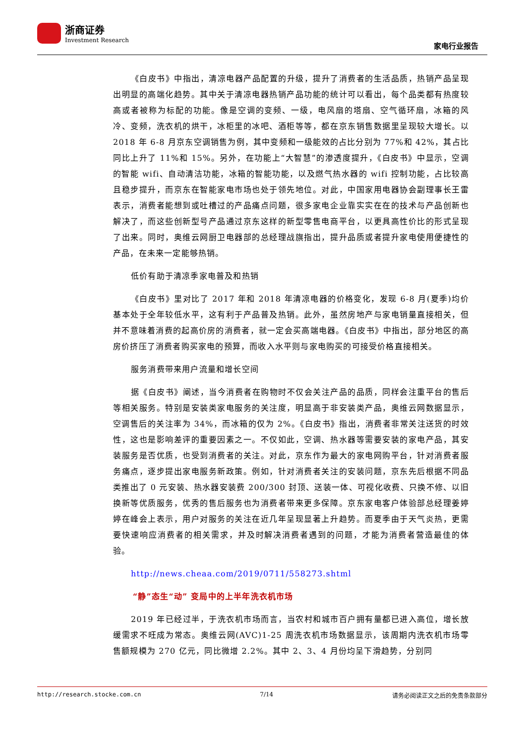浙商证券
Investment Research
家电行业报告
《白皮书》中指出，清凉电器产品配置的升级，提升了消费者的生活品质，热销产品呈现出明显的高端化趋势。其中关于清凉电器热销产品功能的统计可以看出，每个品类都有热度较高或者被称为标配的功能。像是空调的变频、一级，电风扇的塔扇、空气循环扇，冰箱的风冷、变频，洗衣机的烘干，冰柜里的冰吧、酒柜等等，都在京东销售数据里呈现较大增长。以 2018 年 6-8 月京东空调销售为例，其中变频和一级能效的占比分别为 77%和 42%，其占比同比上升了 11%和 15%。另外，在功能上“大智慧”的渗透度提升，《白皮书》中显示，空调的智能 wifi、自动清洁功能，冰箱的智能功能，以及燃气热水器的 wifi 控制功能，占比较高且稳步提升，而京东在智能家电市场也处于领先地位。对此，中国家用电器协会副理事长王雷表示，消费者能想到或吐槽过的产品痛点问题，很多家电企业靠实实在在的技术与产品创新也解决了，而这些创新型号产品通过京东这样的新型零售电商平台，以更具高性价比的形式呈现了出来。同时，奥维云网厨卫电器部的总经理战旗指出，提升品质或者提升家电使用便捷性的产品，在未来一定能够热销。
低价有助于清凉季家电普及和热销
《白皮书》里对比了 2017 年和 2018 年清凉电器的价格变化，发现 6-8 月(夏季)均价基本处于全年较低水平，这有利于产品普及热销。此外，虽然房地产与家电销量直接相关，但并不意味着消费的起高价房的消费者，就一定会买高端电器。《白皮书》中指出，部分地区的高房价挤压了消费者购买家电的预算，而收入水平则与家电购买的可接受价格直接相关。
服务消费带来用户流量和增长空间
据《白皮书》阐述，当今消费者在购物时不仅会关注产品的品质，同样会注重平台的售后等相关服务。特别是安装类家电服务的关注度，明显高于非安装类产品，奥维云网数据显示，空调售后的关注率为 34%，而冰箱的仅为 2%。《白皮书》指出，消费者非常关注送货的时效性，这也是影响差评的重要因素之一。不仅如此，空调、热水器等需要安装的家电产品，其安装服务是否优质，也受到消费者的关注。对此，京东作为最大的家电网购平台，针对消费者服务痛点，逐步提出家电服务新政策。例如，针对消费者关注的安装问题，京东先后根据不同品类推出了 0 元安装、热水器安装费 200/300 封顶、送装一体、可视化收费、只换不修、以旧换新等优质服务，优秀的售后服务也为消费者带来更多保障。京东家电客户体验部总经理姜婷婷在峰会上表示，用户对服务的关注在近几年呈现显著上升趋势。而夏季由于天气炎热，更需要快速响应消费者的相关需求，并及时解决消费者遇到的问题，才能为消费者营造最佳的体验。
http://news.cheaa.com/2019/0711/558273.shtml
“静”态生“动” 变局中的上半年洗衣机市场
2019 年已经过半，于洗衣机市场而言，当农村和城市百户拥有量都已进入高位，增长放缓需求不旺成为常态。奥维云网(AVC)1-25 周洗衣机市场数据显示，该周期内洗衣机市场零售额规模为 270 亿元，同比微增 2.2%。其中 2、3、4 月份均呈下滑趋势，分别同
http://research.stocke.com.cn 7/14 请务必阅读正文之后的免责条款部分